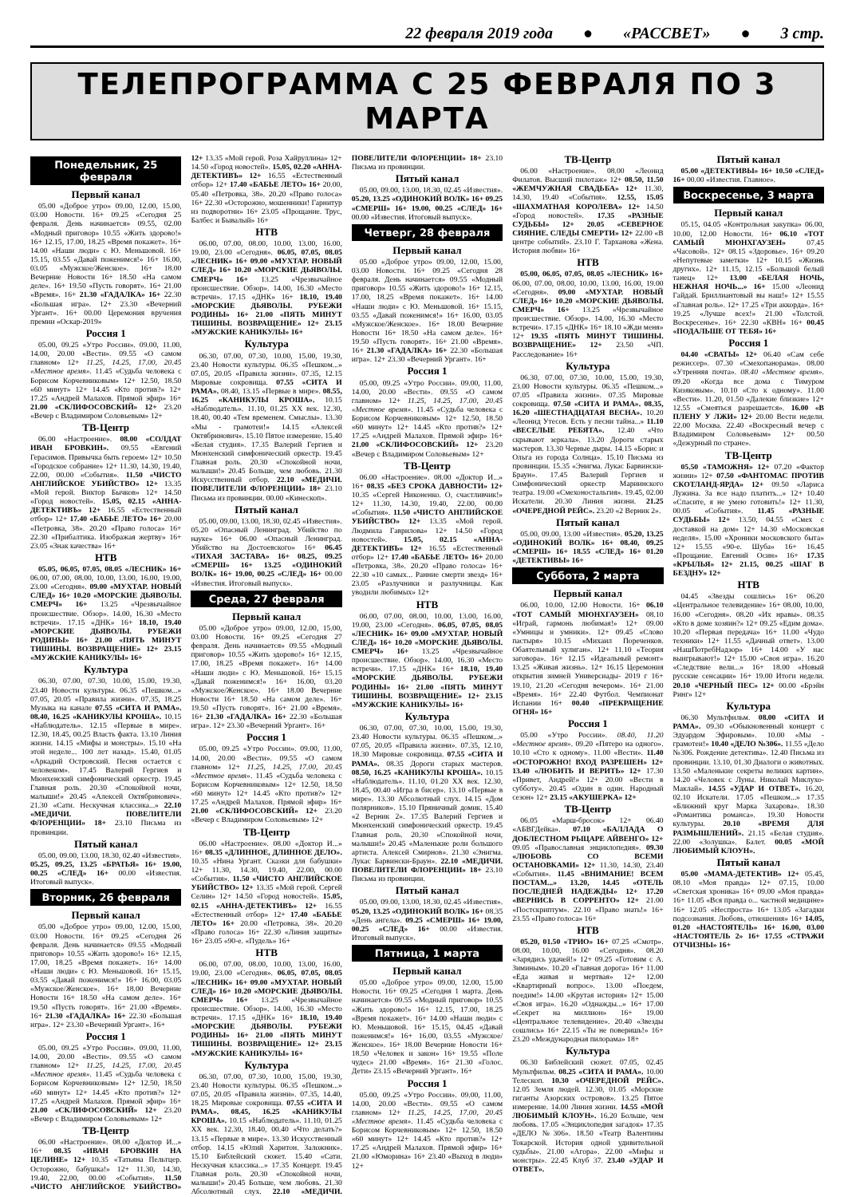22 февраля 2019 года ● «РАССВЕТ» ● 3 стр.
ТЕЛЕПРОГРАММА С 25 ФЕВРАЛЯ ПО 3 МАРТА
Понедельник, 25 февраля
Первый канал
05.00 «Доброе утро» 09.00, 12.00, 15.00, 03.00 Новости. 16+ 09.25 «Сегодня 25 февраля. День начинается» 09.55, 02.00 «Модный приговор» 10.55 «Жить здорово!» 16+ 12.15, 17.00, 18.25 «Время покажет». 16+ 14.00 «Наши люди» с Ю. Меньшовой. 16+ 15.15, 03.55 «Давай поженимся!» 16+ 16.00, 03.05 «Мужское/Женское». 16+ 18.00 Вечерние Новости 16+ 18.50 «На самом деле». 16+ 19.50 «Пусть говорят». 16+ 21.00 «Время». 16+ 21.30 «ГАДАЛКА» 16+ 22.30 «Большая игра». 12+ 23.30 «Вечерний Ургант». 16+ 00.00 Церемония вручения премии «Оскар-2019»
Россия 1
05.00, 09.25 «Утро России». 09.00, 11.00, 14.00, 20.00 «Вести». 09.55 «О самом главном» 12+ 11.25, 14.25, 17.00, 20.45 «Местное время». 11.45 «Судьба человека с Борисом Корчевниковым» 12+ 12.50, 18.50 «60 минут» 12+ 14.45 «Кто против?» 12+ 17.25 «Андрей Малахов. Прямой эфир» 16+ 21.00 «СКЛИФОСОВСКИЙ» 12+ 23.20 «Вечер с Владимиром Соловьевым» 12+
ТВ-Центр
06.00 «Настроение». 08.00 «СОЛДАТ ИВАН БРОВКИН». 09.55 «Евгений Герасимов. Привычка быть героем» 12+ 10.50 «Городское собрание» 12+ 11.30, 14.30, 19.40, 22.00, 00.00 «События». 11.50 «ЧИСТО АНГЛИЙСКОЕ УБИЙСТВО» 12+ 13.35 «Мой герой. Виктор Бычков» 12+ 14.50 «Город новостей». 15.05, 02.15 «АННА-ДЕТЕКТИВЪ» 12+ 16.55 «Естественный отбор» 12+ 17.40 «БАБЬЕ ЛЕТО» 16+ 20.00 «Петровка, 38». 20.20 «Право голоса» 16+ 22.30 «Прибалтика. Изображая жертву» 16+ 23.05 «Знак качества» 16+
НТВ
05.05, 06.05, 07.05, 08.05 «ЛЕСНИК» 16+ 06.00, 07.00, 08.00, 10.00, 13.00, 16.00, 19.00, 23.00 «Сегодня». 09.00 «МУХТАР. НОВЫЙ СЛЕД» 16+ 10.20 «МОРСКИЕ ДЬЯВОЛЫ. СМЕРЧ» 16+ 13.25 «Чрезвычайное происшествие. Обзор». 14.00, 16.30 «Место встречи». 17.15 «ДНК» 16+ 18.10, 19.40 «МОРСКИЕ ДЬЯВОЛЫ. РУБЕЖИ РОДИНЫ» 16+ 21.00 «ПЯТЬ МИНУТ ТИШИНЫ. ВОЗВРАЩЕНИЕ» 12+ 23.15 «МУЖСКИЕ КАНИКУЛЫ» 16+
Культура
06.30, 07.00, 07.30, 10.00, 15.00, 19.30, 23.40 Новости культуры. 06.35 «Пешком...» 07.05, 20.05 «Правила жизни». 07.35, 18.25 Музыка на канале 07.55 «СИТА И РАМА». 08.40, 16.25 «КАНИКУЛЫ КРОША». 10.15 «Наблюдатель». 12.15 «Первые в мире». 12.30, 18.45, 00.25 Власть факта. 13.10 Линия жизни. 14.15 «Мифы и монстры». 15.10 «На этой неделе... 100 лет назад». 15.40, 01.05 «Аркадий Островский. Песня остается с человеком». 17.45 Валерий Гергиев и Мюнхенский симфонический оркестр. 19.45 Главная роль. 20.30 «Спокойной ночи, малыши!» 20.45 «Алексей Октябринович». 21.30 «Сати. Нескучная классика...» 22.10 «МЕДИЧИ. ПОВЕЛИТЕЛИ ФЛОРЕНЦИИ» 18+ 23.10 Письма из провинции.
Пятый канал
05.00, 09.00, 13.00, 18.30, 02.40 «Известия». 05.25, 09.25, 13.25 «БРАТЬЯ» 16+ 19.00, 00.25 «СЛЕД» 16+ 00.00 «Известия. Итоговый выпуск».
Вторник, 26 февраля
Первый канал
05.00 «Доброе утро» 09.00, 12.00, 15.00, 03.00 Новости. 16+ 09.25 «Сегодня 26 февраля. День начинается» 09.55 «Модный приговор» 10.55 «Жить здорово!» 16+ 12.15, 17.00, 18.25 «Время покажет». 16+ 14.00 «Наши люди» с Ю. Меньшовой. 16+ 15.15, 03.55 «Давай поженимся!» 16+ 16.00, 03.05 «Мужское/Женское». 16+ 18.00 Вечерние Новости 16+ 18.50 «На самом деле». 16+ 19.50 «Пусть говорят». 16+ 21.00 «Время». 16+ 21.30 «ГАДАЛКА» 16+ 22.30 «Большая игра». 12+ 23.30 «Вечерний Ургант». 16+
Россия 1
05.00, 09.25 «Утро России». 09.00, 11.00, 14.00, 20.00 «Вести». 09.55 «О самом главном» 12+ 11.25, 14.25, 17.00, 20.45 «Местное время». 11.45 «Судьба человека с Борисом Корчевниковым» 12+ 12.50, 18.50 «60 минут» 12+ 14.45 «Кто против?» 12+ 17.25 «Андрей Малахов. Прямой эфир» 16+ 21.00 «СКЛИФОСОВСКИЙ» 12+ 23.20 «Вечер с Владимиром Соловьевым» 12+
ТВ-Центр
06.00 «Настроение». 08.00 «Доктор И...» 16+ 08.35 «ИВАН БРОВКИН НА ЦЕЛИНЕ» 12+ 10.35 «Татьяна Пельтцер. Осторожно, бабушка!» 12+ 11.30, 14.30, 19.40, 22.00, 00.00 «События». 11.50 «ЧИСТО АНГЛИЙСКОЕ УБИЙСТВО» 12+ 13.35 «Мой герой. Роза Хайруллина» 12+ 14.50 «Город новостей». 15.05, 02.20 «АННА-ДЕТЕКТИВЪ» 12+ 16.55 «Естественный отбор» 12+ 17.40 «БАБЬЕ ЛЕТО» 16+ 20.00, 05.40 «Петровка, 38». 20.20 «Право голоса» 16+ 22.30 «Осторожно, мошенники! Гарнитур из подворотни» 16+ 23.05 «Прощание. Трус, Балбес и Бывалый» 16+
НТВ
06.00, 07.00, 08.00, 10.00, 13.00, 16.00, 19.00, 23.00 «Сегодня». 06.05, 07.05, 08.05 «ЛЕСНИК» 16+ 09.00 «МУХТАР. НОВЫЙ СЛЕД» 16+ 10.20 «МОРСКИЕ ДЬЯВОЛЫ. СМЕРЧ» 16+ 13.25 «Чрезвычайное происшествие. Обзор». 14.00, 16.30 «Место встречи». 17.15 «ДНК» 16+ 18.10, 19.40 «МОРСКИЕ ДЬЯВОЛЫ. РУБЕЖИ РОДИНЫ» 16+ 21.00 «ПЯТЬ МИНУТ ТИШИНЫ. ВОЗВРАЩЕНИЕ» 12+ 23.15 «МУЖСКИЕ КАНИКУЛЫ» 16+
Культура
06.30, 07.00, 07.30, 10.00, 15.00, 19.30, 23.40 Новости культуры. 06.35 «Пешком...» 07.05, 20.05 «Правила жизни». 07.35, 12.15 Мировые сокровища. 07.55 «СИТА И РАМА». 08.40, 13.15 «Первые в мире». 08.55, 16.25 «КАНИКУЛЫ КРОША». 10.15 «Наблюдатель». 11.10, 01.25 ХХ век. 12.30, 18.40, 00.40 «Тем временем. Смыслы». 13.30 «Мы - грамотеи!» 14.15 «Алексей Октябринович». 15.10 Пятое измерение. 15.40 «Белая студия». 17.35 Валерий Гергиев и Мюнхенский симфонический оркестр. 19.45 Главная роль. 20.30 «Спокойной ночи, малыши!» 20.45 Больше, чем любовь. 21.30 Искусственный отбор. 22.10 «МЕДИЧИ. ПОВЕЛИТЕЛИ ФЛОРЕНЦИИ» 18+ 23.10 Письма из провинции. 00.00 «Кинескоп».
Пятый канал
05.00, 09.00, 13.00, 18.30, 02.45 «Известия». 05.20 «Опасный Ленинград. Убийство по науке» 16+ 06.00 «Опасный Ленинград. Убийство на Достоевского» 16+ 06.45 «ТИХАЯ ЗАСТАВА» 16+ 08.25, 09.25 «СМЕРШ» 16+ 13.25 «ОДИНОКИЙ ВОЛК» 16+ 19.00, 00.25 «СЛЕД» 16+ 00.00 «Известия. Итоговый выпуск».
Среда, 27 февраля
Первый канал
05.00 «Доброе утро» 09.00, 12.00, 15.00, 03.00 Новости. 16+ 09.25 «Сегодня 27 февраля. День начинается» 09.55 «Модный приговор» 10.55 «Жить здорово!» 16+ 12.15, 17.00, 18.25 «Время покажет». 16+ 14.00 «Наши люди» с Ю. Меньшовой. 16+ 15.15 «Давай поженимся!» 16+ 16.00, 03.20 «Мужское/Женское». 16+ 18.00 Вечерние Новости 16+ 18.50 «На самом деле». 16+ 19.50 «Пусть говорят». 16+ 21.00 «Время». 16+ 21.30 «ГАДАЛКА» 16+ 22.30 «Большая игра». 12+ 23.30 «Вечерний Ургант». 16+
Россия 1
05.00, 09.25 «Утро России». 09.00, 11.00, 14.00, 20.00 «Вести». 09.55 «О самом главном» 12+ 11.25, 14.25, 17.00, 20.45 «Местное время». 11.45 «Судьба человека с Борисом Корчевниковым» 12+ 12.50, 18.50 «60 минут» 12+ 14.45 «Кто против?» 12+ 17.25 «Андрей Малахов. Прямой эфир» 16+ 21.00 «СКЛИФОСОВСКИЙ» 12+ 23.20 «Вечер с Владимиром Соловьевым» 12+
ТВ-Центр
06.00 «Настроение». 08.00 «Доктор И...» 16+ 08.35 «ДЛИННОЕ, ДЛИННОЕ ДЕЛО». 10.35 «Нина Ургант. Сказки для бабушки» 12+ 11.30, 14.30, 19.40, 22.00, 00.00 «События». 11.50 «ЧИСТО АНГЛИЙСКОЕ УБИЙСТВО» 12+ 13.35 «Мой герой. Сергей Селин» 12+ 14.50 «Город новостей». 15.05, 02.15 «АННА-ДЕТЕКТИВЪ» 12+ 16.55 «Естественный отбор» 12+ 17.40 «БАБЬЕ ЛЕТО» 16+ 20.00 «Петровка, 38». 20.20 «Право голоса» 16+ 22.30 «Линия защиты» 16+ 23.05 «90-е. «Пудель» 16+
НТВ
06.00, 07.00, 08.00, 10.00, 13.00, 16.00, 19.00, 23.00 «Сегодня». 06.05, 07.05, 08.05 «ЛЕСНИК» 16+ 09.00 «МУХТАР. НОВЫЙ СЛЕД» 16+ 10.20 «МОРСКИЕ ДЬЯВОЛЫ. СМЕРЧ» 16+ 13.25 «Чрезвычайное происшествие. Обзор». 14.00, 16.30 «Место встречи». 17.15 «ДНК» 16+ 18.10, 19.40 «МОРСКИЕ ДЬЯВОЛЫ. РУБЕЖИ РОДИНЫ» 16+ 21.00 «ПЯТЬ МИНУТ ТИШИНЫ. ВОЗВРАЩЕНИЕ» 12+ 23.15 «МУЖСКИЕ КАНИКУЛЫ» 16+
Культура
06.30, 07.00, 07.30, 10.00, 15.00, 19.30, 23.40 Новости культуры. 06.35 «Пешком...» 07.05, 20.05 «Правила жизни». 07.35, 14.40, 18.25 Мировые сокровища. 07.55 «СИТА И РАМА». 08.45, 16.25 «КАНИКУЛЫ КРОША». 10.15 «Наблюдатель». 11.10, 01.25 ХХ век. 12.30, 18.40, 00.40 «Что делать?» 13.15 «Первые в мире». 13.30 Искусственный отбор. 14.15 «Юлий Харитон. Заложник». 15.10 Библейский сюжет. 15.40 «Сати. Нескучная классика...» 17.35 Концерт. 19.45 Главная роль. 20.30 «Спокойной ночи, малыши!» 20.45 Больше, чем любовь. 21.30 Абсолютный слух. 22.10 «МЕДИЧИ. ПОВЕЛИТЕЛИ ФЛОРЕНЦИИ» 18+ 23.10 Письма из провинции.
Пятый канал
05.00, 09.00, 13.00, 18.30, 02.45 «Известия». 05.20, 13.25 «ОДИНОКИЙ ВОЛК» 16+ 09.25 «СМЕРШ» 16+ 19.00, 00.25 «СЛЕД» 16+ 00.00 «Известия. Итоговый выпуск».
Четверг, 28 февраля
Первый канал
05.00 «Доброе утро» 09.00, 12.00, 15.00, 03.00 Новости. 16+ 09.25 «Сегодня 28 февраля. День начинается» 09.55 «Модный приговор» 10.55 «Жить здорово!» 16+ 12.15, 17.00, 18.25 «Время покажет». 16+ 14.00 «Наши люди» с Ю. Меньшовой. 16+ 15.15, 03.55 «Давай поженимся!» 16+ 16.00, 03.05 «Мужское/Женское». 16+ 18.00 Вечерние Новости 16+ 18.50 «На самом деле». 16+ 19.50 «Пусть говорят». 16+ 21.00 «Время». 16+ 21.30 «ГАДАЛКА» 16+ 22.30 «Большая игра». 12+ 23.30 «Вечерний Ургант». 16+
Россия 1
05.00, 09.25 «Утро России». 09.00, 11.00, 14.00, 20.00 «Вести». 09.55 «О самом главном» 12+ 11.25, 14.25, 17.00, 20.45 «Местное время». 11.45 «Судьба человека с Борисом Корчевниковым» 12+ 12.50, 18.50 «60 минут» 12+ 14.45 «Кто против?» 12+ 17.25 «Андрей Малахов. Прямой эфир» 16+ 21.00 «СКЛИФОСОВСКИЙ» 12+ 23.20 «Вечер с Владимиром Соловьевым» 12+
ТВ-Центр
06.00 «Настроение». 08.00 «Доктор И...» 16+ 08.35 «БЕЗ СРОКА ДАВНОСТИ» 12+ 10.35 «Сергей Никоненко. О, счастливчик!» 12+ 11.30, 14.30, 19.40, 22.00, 00.00 «События». 11.50 «ЧИСТО АНГЛИЙСКОЕ УБИЙСТВО» 12+ 13.35 «Мой герой. Людмила Гаврилова» 12+ 14.50 «Город новостей». 15.05, 02.15 «АННА-ДЕТЕКТИВЪ» 12+ 16.55 «Естественный отбор» 12+ 17.40 «БАБЬЕ ЛЕТО» 16+ 20.00 «Петровка, 38». 20.20 «Право голоса» 16+ 22.30 «10 самых... Ранние смерти звезд» 16+ 23.05 «Разлучники и разлучницы. Как уводили любимых» 12+
НТВ
06.00, 07.00, 08.00, 10.00, 13.00, 16.00, 19.00, 23.00 «Сегодня». 06.05, 07.05, 08.05 «ЛЕСНИК» 16+ 09.00 «МУХТАР. НОВЫЙ СЛЕД» 16+ 10.20 «МОРСКИЕ ДЬЯВОЛЫ. СМЕРЧ» 16+ 13.25 «Чрезвычайное происшествие. Обзор». 14.00, 16.30 «Место встречи». 17.15 «ДНК» 16+ 18.10, 19.40 «МОРСКИЕ ДЬЯВОЛЫ. РУБЕЖИ РОДИНЫ» 16+ 21.00 «ПЯТЬ МИНУТ ТИШИНЫ. ВОЗВРАЩЕНИЕ» 12+ 23.15 «МУЖСКИЕ КАНИКУЛЫ» 16+
Культура
06.30, 07.00, 07.30, 10.00, 15.00, 19.30, 23.40 Новости культуры. 06.35 «Пешком...» 07.05, 20.05 «Правила жизни». 07.35, 12.10, 18.30 Мировые сокровища. 07.55 «СИТА И РАМА». 08.35 Дороги старых мастеров. 08.50, 16.25 «КАНИКУЛЫ КРОША». 10.15 «Наблюдатель». 11.10, 01.20 ХХ век. 12.30, 18.45, 00.40 «Игра в бисер». 13.10 «Первые в мире». 13.30 Абсолютный слух. 14.15 «Дом полярников». 15.10 Пряничный домик. 15.40 «2 Верник 2». 17.35 Валерий Гергиев и Мюнхенский симфонический оркестр. 19.45 Главная роль. 20.30 «Спокойной ночи, малыши!» 20.45 «Маленькие роли большого артиста. Алексей Смирнов». 21.30 «Энигма. Лукас Барвински-Браун». 22.10 «МЕДИЧИ. ПОВЕЛИТЕЛИ ФЛОРЕНЦИИ» 18+ 23.10 Письма из провинции.
Пятый канал
05.00, 09.00, 13.00, 18.30, 02.45 «Известия». 05.20, 13.25 «ОДИНОКИЙ ВОЛК» 16+ 08.35 «День ангела». 09.25 «СМЕРШ» 16+ 19.00, 00.25 «СЛЕД» 16+ 00.00 «Известия. Итоговый выпуск».
Пятница, 1 марта
Первый канал
05.00 «Доброе утро» 09.00, 12.00, 15.00 Новости. 16+ 09.25 «Сегодня 1 марта. День начинается» 09.55 «Модный приговор» 10.55 «Жить здорово!» 16+ 12.15, 17.00, 18.25 «Время покажет». 16+ 14.00 «Наши люди» с Ю. Меньшовой. 16+ 15.15, 04.45 «Давай поженимся!» 16+ 16.00, 03.55 «Мужское/Женское». 16+ 18.00 Вечерние Новости 16+ 18.50 «Человек и закон» 16+ 19.55 «Поле чудес» 21.00 «Время». 16+ 21.30 «Голос. Дети» 23.15 «Вечерний Ургант». 16+
Россия 1
05.00, 09.25 «Утро России». 09.00, 11.00, 14.00, 20.00 «Вести». 09.55 «О самом главном» 12+ 11.25, 14.25, 17.00, 20.45 «Местное время». 11.45 «Судьба человека с Борисом Корчевниковым» 12+ 12.50, 18.50 «60 минут» 12+ 14.45 «Кто против?» 12+ 17.25 «Андрей Малахов. Прямой эфир» 16+ 21.00 «Юморина» 16+ 23.40 «Выход в люди» 12+
ТВ-Центр
06.00 «Настроение». 08.00 «Леонид Филатов. Высший пилотаж» 12+ 08.50, 11.50 «ЖЕМЧУЖНАЯ СВАДЬБА» 12+ 11.30, 14.30, 19.40 «События». 12.55, 15.05 «ШАХМАТНАЯ КОРОЛЕВА» 12+ 14.50 «Город новостей». 17.35 «РАЗНЫЕ СУДЬБЫ» 12+ 20.05 «СЕВЕРНОЕ СИЯНИЕ. СЛЕДЫ СМЕРТИ» 12+ 22.00 «В центре событий». 23.10 Г. Тарханова «Жена. История любви» 16+
НТВ
05.00, 06.05, 07.05, 08.05 «ЛЕСНИК» 16+ 06.00, 07.00, 08.00, 10.00, 13.00, 16.00, 19.00 «Сегодня». 09.00 «МУХТАР. НОВЫЙ СЛЕД» 16+ 10.20 «МОРСКИЕ ДЬЯВОЛЫ. СМЕРЧ» 16+ 13.25 «Чрезвычайное происшествие. Обзор». 14.00, 16.30 «Место встречи». 17.15 «ДНК» 16+ 18.10 «Жди меня» 12+ 19.35 «ПЯТЬ МИНУТ ТИШИНЫ. ВОЗВРАЩЕНИЕ» 12+ 23.50 «ЧП. Расследование» 16+
Культура
06.30, 07.00, 07.30, 10.00, 15.00, 19.30, 23.00 Новости культуры. 06.35 «Пешком...» 07.05 «Правила жизни». 07.35 Мировые сокровища. 07.50 «СИТА И РАМА». 08.35, 16.20 «ШЕСТНАДЦАТАЯ ВЕСНА». 10.20 «Леонид Утесов. Есть у песни тайна...» 11.10 «ВЕСЕЛЫЕ РЕБЯТА». 12.40 «Что скрывают зеркала». 13.20 Дороги старых мастеров. 13.30 Черные дыры. 14.15 «Борис и Ольга из города Солнца». 15.10 Письма из провинции. 15.35 «Энигма. Лукас Барвински-Браун». 17.45 Валерий Гергиев и Симфонический оркестр Мариинского театра. 19.00 «Смехоностальгия». 19.45, 02.00 Искатели. 20.30 Линия жизни. 21.25 «ОЧЕРЕДНОЙ РЕЙС». 23.20 «2 Верник 2».
Пятый канал
05.00, 09.00, 13.00 «Известия». 05.20, 13.25 «ОДИНОКИЙ ВОЛК» 16+ 08.40, 09.25 «СМЕРШ» 16+ 18.55 «СЛЕД» 16+ 01.20 «ДЕТЕКТИВЫ» 16+
Суббота, 2 марта
Первый канал
06.00, 10.00, 12.00 Новости. 16+ 06.10 «ТОТ САМЫЙ МЮНХГАУЗЕН» 08.10 «Играй, гармонь любимая!» 12+ 09.00 «Умницы и умники». 12+ 09.45 «Слово пастыря» 10.15 «Михаил Пореченков. Обаятельный хулиган». 12+ 11.10 «Теория заговора». 16+ 12.15 «Идеальный ремонт» 13.25 «Живая жизнь». 12+ 16.15 Церемония открытия зимней Универсиады- 2019 г 16+ 19.10, 21.20 «Сегодня вечером». 16+ 21.00 «Время». 16+ 22.40 Футбол. Чемпионат Испании 16+ 00.40 «ПРЕКРАЩЕНИЕ ОГНЯ» 16+
Россия 1
05.00 «Утро России». 08.40, 11.20 «Местное время». 09.20 «Пятеро на одного». 10.10 «Сто к одному». 11.00 «Вести». 11.40 «ОСТОРОЖНО! ВХОД РАЗРЕШЕН» 12+ 13.40 «ЛЮБИТЬ И ВЕРИТЬ» 12+ 17.30 «Привет, Андрей!» 12+ 20.00 «Вести в субботу». 20.45 «Один в один. Народный сезон» 12+ 23.15 «АКУШЕРКА» 12+
ТВ-Центр
06.05 «Марш-бросок» 12+ 06.40 «АБВГДейка». 07.10 «БАЛЛАДА О ДОБЛЕСТНОМ РЫЦАРЕ АЙВЕНГО» 12+ 09.05 «Православная энциклопедия». 09.30 «ЛЮБОВЬ СО ВСЕМИ ОСТАНОВКАМИ» 12+ 11.30, 14.30, 23.40 «События». 11.45 «ВНИМАНИЕ! ВСЕМ ПОСТАМ...» 13.20, 14.45 «ОТЕЛЬ ПОСЛЕДНЕЙ НАДЕЖДЫ» 12+ 17.20 «ВЕРНИСЬ В СОРРЕНТО» 12+ 21.00 «Постскриптум». 22.10 «Право знать!» 16+ 23.55 «Право голоса» 16+
НТВ
05.20, 01.50 «ТРИО» 16+ 07.25 «Смотр». 08.00, 10.00, 16.00 «Сегодня». 08.20 «Зарядись удачей!» 12+ 09.25 «Готовим с А. Зиминым». 10.20 «Главная дорога» 16+ 11.00 «Еда живая и мертвая» 12+ 12.00 «Квартирный вопрос». 13.00 «Поедем, поедим!» 14.00 «Крутая история» 12+ 15.00 «Своя игра». 16.20 «Однажды...» 16+ 17.00 «Секрет на миллион» 16+ 19.00 «Центральное телевидение». 20.40 «Звезды сошлись» 16+ 22.15 «Ты не поверишь!» 16+ 23.20 «Международная пилорама» 18+
Культура
06.30 Библейский сюжет. 07.05, 02.45 Мультфильм. 08.25 «СИТА И РАМА». 10.00 Телескоп. 10.30 «ОЧЕРЕДНОЙ РЕЙС». 12.05 Земля людей. 12.30, 01.05 «Морские гиганты Азорских островов». 13.25 Пятое измерение. 14.00 Линия жизни. 14.55 «МОЙ ЛЮБИМЫЙ КЛОУН». 16.20 Больше, чем любовь. 17.05 «Энциклопедия загадок» 17.35 «ДЕЛО №306». 18.50 «Театр Валентины Токарской. История одной удивительной судьбы». 21.00 «Агора». 22.00 «Мифы и монстры». 22.45 Клуб 37. 23.40 «УДАР И ОТВЕТ».
Пятый канал
05.00 «ДЕТЕКТИВЫ» 16+ 10.50 «СЛЕД» 16+ 00.00 «Известия. Главное».
Воскресенье, 3 марта
Первый канал
05.15, 04.05 «Контрольная закупка» 06.00, 10.00, 12.00 Новости. 16+ 06.10 «ТОТ САМЫЙ МЮНХГАУЗЕН» 07.45 «Часовой». 12+ 08.15 «Здоровье». 16+ 09.20 «Непутевые заметки» 12+ 10.15 «Жизнь других». 12+ 11.15, 12.15 «Большой белый танец» 12+ 13.00 «БЕЛАЯ НОЧЬ, НЕЖНАЯ НОЧЬ...» 16+ 15.00 «Леонид Гайдай. Бриллиантовый вы наш!» 12+ 15.55 «Главная роль». 12+ 17.25 «Три аккорда». 16+ 19.25 «Лучше всех!» 21.00 «Толстой. Воскресенье». 16+ 22.30 «КВН» 16+ 00.45 «ПОДАЛЬШЕ ОТ ТЕБЯ» 16+
Россия 1
04.40 «СВАТЫ» 12+ 06.40 «Сам себе режиссер». 07.30 «Смехопанорама». 08.00 «Утренняя почта». 08.40 «Местное время». 09.20 «Когда все дома с Тимуром Кизяковым». 10.10 «Сто к одному». 11.00 «Вести». 11.20, 01.50 «Далекие близкие» 12+ 12.55 «Смеяться разрешается». 16.00 «В ПЛЕНУ У ЛЖИ» 12+ 20.00 Вести недели. 22.00 Москва. 22.40 «Воскресный вечер с Владимиром Соловьевым» 12+ 00.50 «Дежурный по стране».
ТВ-Центр
05.50 «ТАМОЖНЯ» 12+ 07.20 «Фактор жизни» 12+ 07.50 «ФАНТОМАС ПРОТИВ СКОТЛАНД-ЯРДА» 12+ 09.50 «Лариса Лужина. За все надо платить...» 12+ 10.40 «Спасите, я не умею готовить!» 12+ 11.30, 00.05 «События». 11.45 «РАЗНЫЕ СУДЬБЫ» 12+ 13.50, 04.55 «Смех с доставкой на дом» 12+ 14.30 «Московская неделя». 15.00 «Хроники московского быта» 12+ 15.55 «90-е. Шуба» 16+ 16.45 «Прощание. Евгений Осин» 16+ 17.35 «КРЫЛЬЯ» 12+ 21.15, 00.25 «ШАГ В БЕЗДНУ» 12+
НТВ
04.45 «Звезды сошлись» 16+ 06.20 «Центральное телевидение» 16+ 08.00, 10.00, 16.00 «Сегодня». 08.20 «Их нравы». 08.35 «Кто в доме хозяин?» 12+ 09.25 «Едим дома». 10.20 «Первая передача» 16+ 11.00 «Чудо техники» 12+ 11.55 «Дачный ответ». 13.00 «НашПотребНадзор» 16+ 14.00 «У нас выигрывают!» 12+ 15.00 «Своя игра». 16.20 «Следствие вели...» 16+ 18.00 «Новый русские сенсации» 16+ 19.00 Итоги недели. 20.10 «ЧЕРНЫЙ ПЕС» 12+ 00.00 «Брэйн Ринг» 12+
Культура
06.30 Мультфильм. 08.00 «СИТА И РАМА». 09.30 «Обыкновенный концерт с Эдуардом Эфировым». 10.00 «Мы - грамотеи!» 10.40 «ДЕЛО №306». 11.55 «Дело №306. Рождение детектива». 12.40 Письма из провинции. 13.10, 01.30 Диалоги о животных. 13.50 «Маленькие секреты великих картин». 14.20 «Человек с Луны. Николай Миклухо-Маклай». 14.55 «УДАР И ОТВЕТ». 16.20, 02.10 Искатели. 17.05 «Пешком...» 17.35 «Ближний круг Марка Захарова». 18.30 «Романтика романса». 19.30 Новости культуры. 20.10 «ВРЕМЯ ДЛЯ РАЗМЫШЛЕНИЙ». 21.15 «Белая студия». 22.00 «Золушка». Балет. 00.05 «МОЙ ЛЮБИМЫЙ КЛОУН».
Пятый канал
05.00 «МАМА-ДЕТЕКТИВ» 12+ 05.45, 08.10 «Моя правда» 12+ 07.15, 10.00 «Светская хроника» 16+ 09.00 «Моя правда» 16+ 11.05 «Вся правда о... частной медицине» 16+ 12.05 «Неспроста» 16+ 13.05 «Загадки подсознания. Любовь, отношения» 16+ 14.05, 01.20 «НАСТОЯТЕЛЬ» 16+ 16.00, 03.00 «НАСТОЯТЕЛЬ 2» 16+ 17.55 «СТРАЖИ ОТЧИЗНЫ» 16+